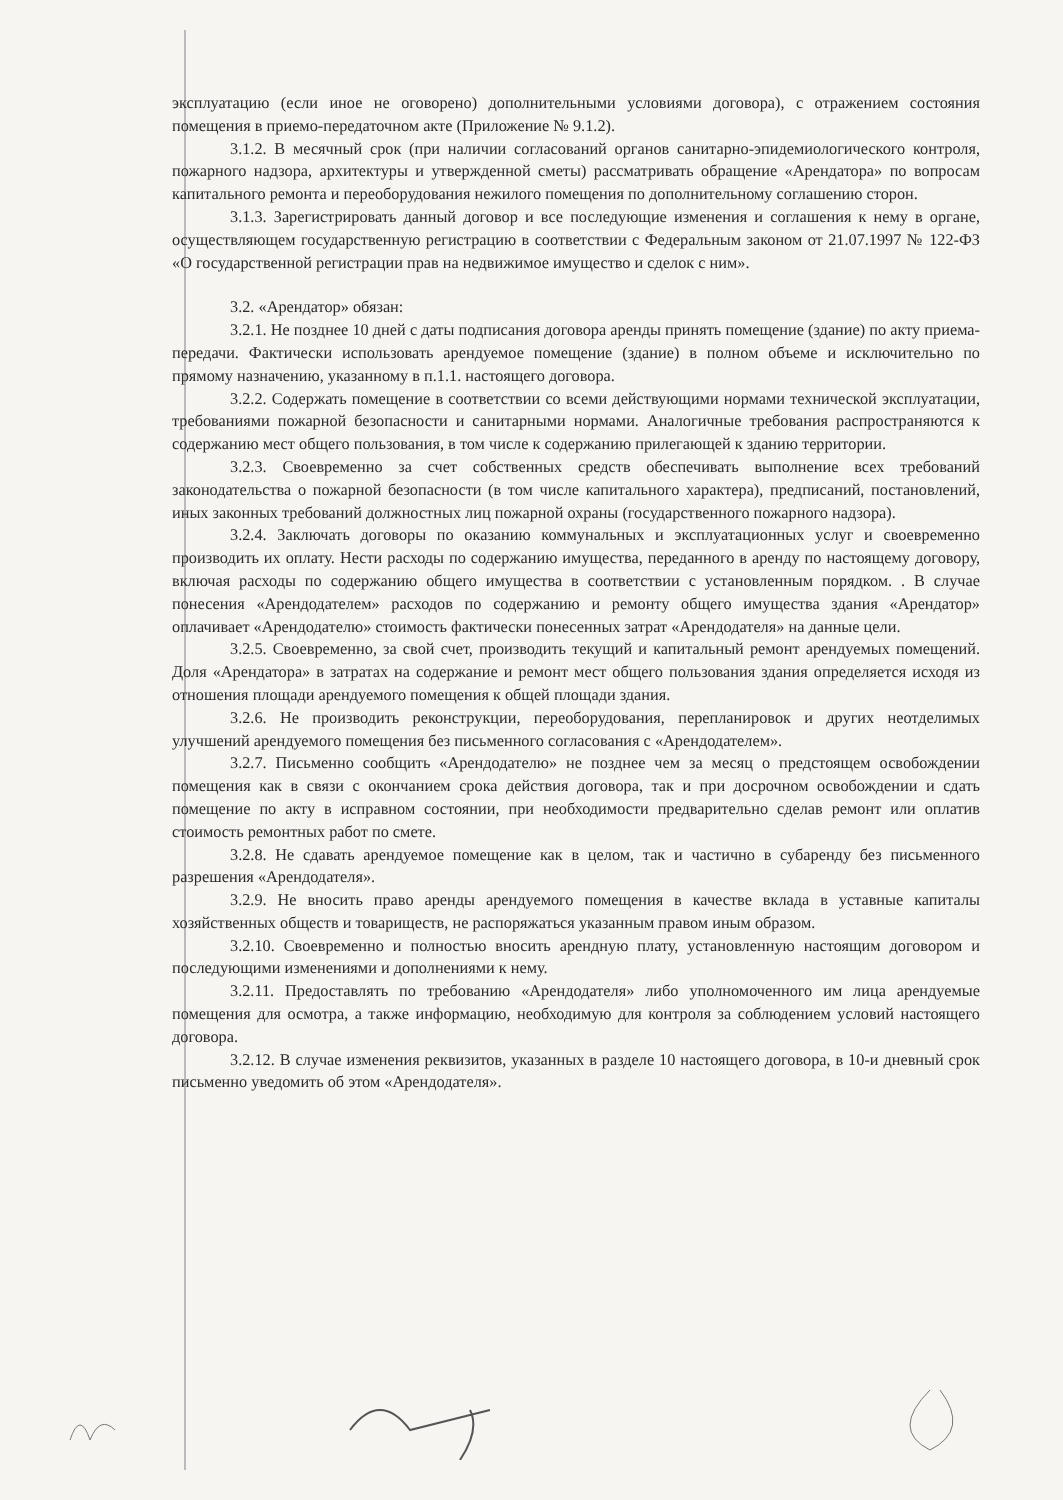эксплуатацию (если иное не оговорено) дополнительными условиями договора), с отражением состояния помещения в приемо-передаточном акте (Приложение № 9.1.2).
3.1.2. В месячный срок (при наличии согласований органов санитарно-эпидемиологического контроля, пожарного надзора, архитектуры и утвержденной сметы) рассматривать обращение «Арендатора» по вопросам капитального ремонта и переоборудования нежилого помещения по дополнительному соглашению сторон.
3.1.3. Зарегистрировать данный договор и все последующие изменения и соглашения к нему в органе, осуществляющем государственную регистрацию в соответствии с Федеральным законом от 21.07.1997 № 122-ФЗ «О государственной регистрации прав на недвижимое имущество и сделок с ним».
3.2. «Арендатор» обязан:
3.2.1. Не позднее 10 дней с даты подписания договора аренды принять помещение (здание) по акту приема-передачи. Фактически использовать арендуемое помещение (здание) в полном объеме и исключительно по прямому назначению, указанному в п.1.1. настоящего договора.
3.2.2. Содержать помещение в соответствии со всеми действующими нормами технической эксплуатации, требованиями пожарной безопасности и санитарными нормами. Аналогичные требования распространяются к содержанию мест общего пользования, в том числе к содержанию прилегающей к зданию территории.
3.2.3. Своевременно за счет собственных средств обеспечивать выполнение всех требований законодательства о пожарной безопасности (в том числе капитального характера), предписаний, постановлений, иных законных требований должностных лиц пожарной охраны (государственного пожарного надзора).
3.2.4. Заключать договоры по оказанию коммунальных и эксплуатационных услуг и своевременно производить их оплату. Нести расходы по содержанию имущества, переданного в аренду по настоящему договору, включая расходы по содержанию общего имущества в соответствии с установленным порядком. . В случае понесения «Арендодателем» расходов по содержанию и ремонту общего имущества здания «Арендатор» оплачивает «Арендодателю» стоимость фактически понесенных затрат «Арендодателя» на данные цели.
3.2.5. Своевременно, за свой счет, производить текущий и капитальный ремонт арендуемых помещений. Доля «Арендатора» в затратах на содержание и ремонт мест общего пользования здания определяется исходя из отношения площади арендуемого помещения к общей площади здания.
3.2.6. Не производить реконструкции, переоборудования, перепланировок и других неотделимых улучшений арендуемого помещения без письменного согласования с «Арендодателем».
3.2.7. Письменно сообщить «Арендодателю» не позднее чем за месяц о предстоящем освобождении помещения как в связи с окончанием срока действия договора, так и при досрочном освобождении и сдать помещение по акту в исправном состоянии, при необходимости предварительно сделав ремонт или оплатив стоимость ремонтных работ по смете.
3.2.8. Не сдавать арендуемое помещение как в целом, так и частично в субаренду без письменного разрешения «Арендодателя».
3.2.9. Не вносить право аренды арендуемого помещения в качестве вклада в уставные капиталы хозяйственных обществ и товариществ, не распоряжаться указанным правом иным образом.
3.2.10. Своевременно и полностью вносить арендную плату, установленную настоящим договором и последующими изменениями и дополнениями к нему.
3.2.11. Предоставлять по требованию «Арендодателя» либо уполномоченного им лица арендуемые помещения для осмотра, а также информацию, необходимую для контроля за соблюдением условий настоящего договора.
3.2.12. В случае изменения реквизитов, указанных в разделе 10 настоящего договора, в 10-и дневный срок письменно уведомить об этом «Арендодателя».